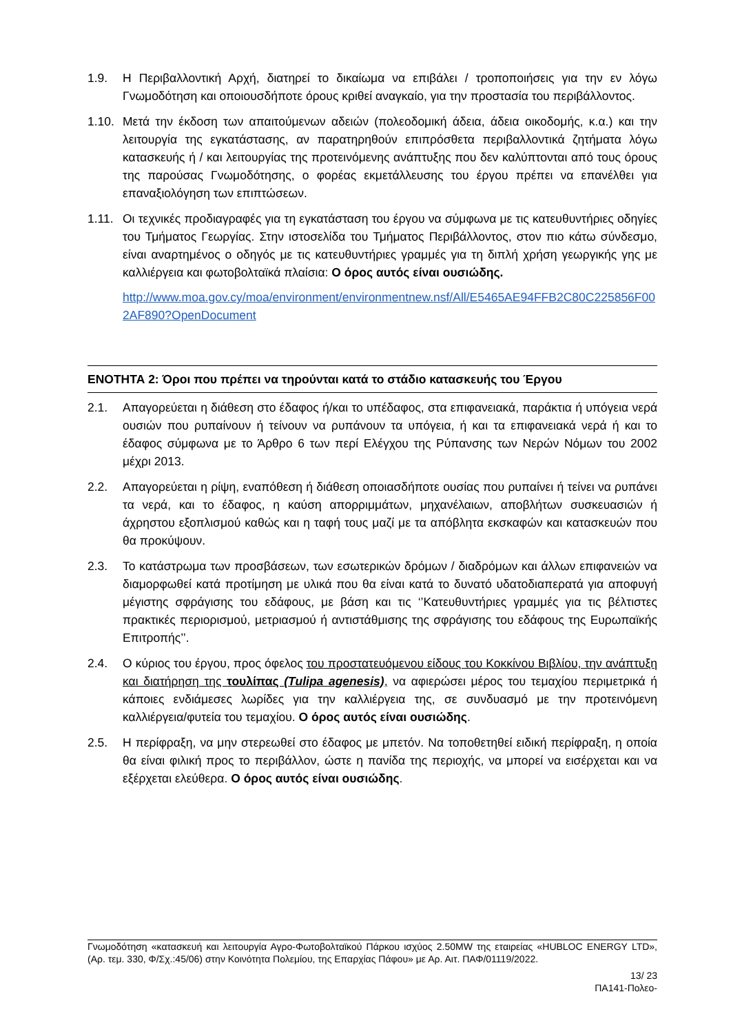1.9. Η Περιβαλλοντική Αρχή, διατηρεί το δικαίωμα να επιβάλει / τροποποιήσεις για την εν λόγω Γνωμοδότηση και οποιουσδήποτε όρους κριθεί αναγκαίο, για την προστασία του περιβάλλοντος.
1.10.
Μετά την έκδοση των απαιτούμενων αδειών (πολεοδομική άδεια, άδεια οικοδομής, κ.α.) και την λειτουργία της εγκατάστασης, αν παρατηρηθούν επιπρόσθετα περιβαλλοντικά ζητήματα λόγω κατασκευής ή / και λειτουργίας της προτεινόμενης ανάπτυξης που δεν καλύπτονται από τους όρους της παρούσας Γνωμοδότησης, ο φορέας εκμετάλλευσης του έργου πρέπει να επανέλθει για επαναξιολόγηση των επιπτώσεων.
1.11.
Οι τεχνικές προδιαγραφές για τη εγκατάσταση του έργου να σύμφωνα με τις κατευθυντήριες οδηγίες του Τμήματος Γεωργίας. Στην ιστοσελίδα του Τμήματος Περιβάλλοντος, στον πιο κάτω σύνδεσμο, είναι αναρτημένος ο οδηγός με τις κατευθυντήριες γραμμές για τη διπλή χρήση γεωργικής γης με καλλιέργεια και φωτοβολταϊκά πλαίσια: Ο όρος αυτός είναι ουσιώδης.
http://www.moa.gov.cy/moa/environment/environmentnew.nsf/All/E5465AE94FFB2C80C225856F002AF890?OpenDocument
ΕΝΟΤΗΤΑ 2: Όροι που πρέπει να τηρούνται κατά το στάδιο κατασκευής του Έργου
2.1. Απαγορεύεται η διάθεση στο έδαφος ή/και το υπέδαφος, στα επιφανειακά, παράκτια ή υπόγεια νερά ουσιών που ρυπαίνουν ή τείνουν να ρυπάνουν τα υπόγεια, ή και τα επιφανειακά νερά ή και το έδαφος σύμφωνα με το Άρθρο 6 των περί Ελέγχου της Ρύπανσης των Νερών Νόμων του 2002 μέχρι 2013.
2.2. Απαγορεύεται η ρίψη, εναπόθεση ή διάθεση οποιασδήποτε ουσίας που ρυπαίνει ή τείνει να ρυπάνει τα νερά, και το έδαφος, η καύση απορριμμάτων, μηχανέλαιων, αποβλήτων συσκευασιών ή άχρηστου εξοπλισμού καθώς και η ταφή τους μαζί με τα απόβλητα εκσκαφών και κατασκευών που θα προκύψουν.
2.3. Το κατάστρωμα των προσβάσεων, των εσωτερικών δρόμων / διαδρόμων και άλλων επιφανειών να διαμορφωθεί κατά προτίμηση με υλικά που θα είναι κατά το δυνατό υδατοδιαπερατά για αποφυγή μέγιστης σφράγισης του εδάφους, με βάση και τις ‘’Κατευθυντήριες γραμμές για τις βέλτιστες πρακτικές περιορισμού, μετριασμού ή αντιστάθμισης της σφράγισης του εδάφους της Ευρωπαϊκής Επιτροπής’’.
2.4. Ο κύριος του έργου, προς όφελος του προστατευόμενου είδους του Κοκκίνου Βιβλίου, την ανάπτυξη και διατήρηση της τουλίπας (Tulipa agenesis), να αφιερώσει μέρος του τεμαχίου περιμετρικά ή κάποιες ενδιάμεσες λωρίδες για την καλλιέργεια της, σε συνδυασμό με την προτεινόμενη καλλιέργεια/φυτεία του τεμαχίου. Ο όρος αυτός είναι ουσιώδης.
2.5. Η περίφραξη, να μην στερεωθεί στο έδαφος με μπετόν. Να τοποθετηθεί ειδική περίφραξη, η οποία θα είναι φιλική προς το περιβάλλον, ώστε η πανίδα της περιοχής, να μπορεί να εισέρχεται και να εξέρχεται ελεύθερα. Ο όρος αυτός είναι ουσιώδης.
Γνωμοδότηση «κατασκευή και λειτουργία Αγρο-Φωτοβολταϊκού Πάρκου ισχύος 2.50MW της εταιρείας «HUBLOC ENERGY LTD», (Αρ. τεμ. 330, Φ/Σχ.:45/06) στην Κοινότητα Πολεμίου, της Επαρχίας Πάφου» με Αρ. Αιτ. ΠΑΦ/01119/2022.
13/ 23
ΠΑ141-Πολεο-